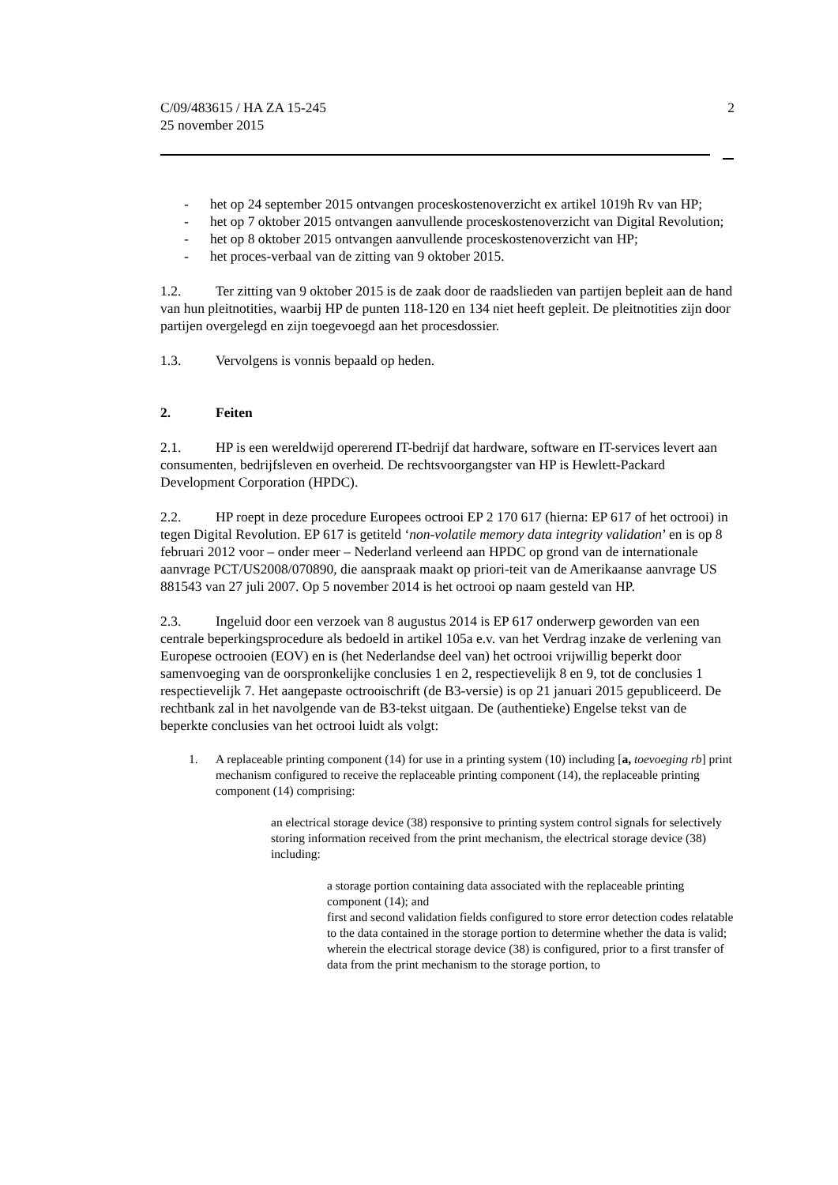C/09/483615 / HA ZA 15-245
25 november 2015
2
- het op 24 september 2015 ontvangen proceskostenoverzicht ex artikel 1019h Rv van HP;
- het op 7 oktober 2015 ontvangen aanvullende proceskostenoverzicht van Digital Revolution;
- het op 8 oktober 2015 ontvangen aanvullende proceskostenoverzicht van HP;
- het proces-verbaal van de zitting van 9 oktober 2015.
1.2. Ter zitting van 9 oktober 2015 is de zaak door de raadslieden van partijen bepleit aan de hand van hun pleitnotities, waarbij HP de punten 118-120 en 134 niet heeft gepleit. De pleitnotities zijn door partijen overgelegd en zijn toegevoegd aan het procesdossier.
1.3. Vervolgens is vonnis bepaald op heden.
2. Feiten
2.1. HP is een wereldwijd opererend IT-bedrijf dat hardware, software en IT-services levert aan consumenten, bedrijfsleven en overheid. De rechtsvoorgangster van HP is Hewlett-Packard Development Corporation (HPDC).
2.2. HP roept in deze procedure Europees octrooi EP 2 170 617 (hierna: EP 617 of het octrooi) in tegen Digital Revolution. EP 617 is getiteld ‘non-volatile memory data integrity validation’ en is op 8 februari 2012 voor – onder meer – Nederland verleend aan HPDC op grond van de internationale aanvrage PCT/US2008/070890, die aanspraak maakt op priori-teit van de Amerikaanse aanvrage US 881543 van 27 juli 2007. Op 5 november 2014 is het octrooi op naam gesteld van HP.
2.3. Ingeluid door een verzoek van 8 augustus 2014 is EP 617 onderwerp geworden van een centrale beperkingsprocedure als bedoeld in artikel 105a e.v. van het Verdrag inzake de verlening van Europese octrooien (EOV) en is (het Nederlandse deel van) het octrooi vrijwillig beperkt door samenvoeging van de oorspronkelijke conclusies 1 en 2, respectievelijk 8 en 9, tot de conclusies 1 respectievelijk 7. Het aangepaste octrooischrift (de B3-versie) is op 21 januari 2015 gepubliceerd. De rechtbank zal in het navolgende van de B3-tekst uitgaan. De (authentieke) Engelse tekst van de beperkte conclusies van het octrooi luidt als volgt:
1. A replaceable printing component (14) for use in a printing system (10) including [a, toevoeging rb] print mechanism configured to receive the replaceable printing component (14), the replaceable printing component (14) comprising:
an electrical storage device (38) responsive to printing system control signals for selectively storing information received from the print mechanism, the electrical storage device (38) including:
a storage portion containing data associated with the replaceable printing component (14); and
first and second validation fields configured to store error detection codes relatable to the data contained in the storage portion to determine whether the data is valid;
wherein the electrical storage device (38) is configured, prior to a first transfer of data from the print mechanism to the storage portion, to